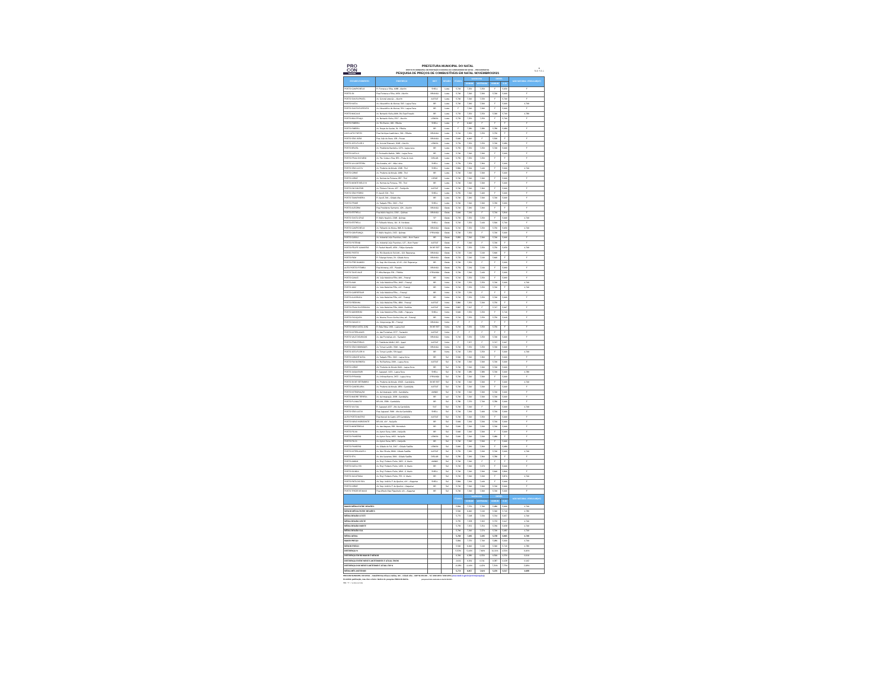PRO
CON
Natal/RN
PREFEITURA MUNICIPAL DO NATAL
INSTITUTO MUNICIPAL DE PROTEÇÃO E DEFESA DO CONSUMIDOR DE NATAL – PROCON/NATAL
PESQUISA DE PREÇOS DE COMBUSTÍVEIS EM NATAL NOVEMBRO/2021
▲
NATAL
| ESTABELECIMENTO | ENDEREÇO | DIST | REGIÃO | ETANOL | GASOLINA | | DIESEL | | GÁS NATURAL VEICULAR(m³) |
| --- | --- | --- | --- | --- | --- | --- | --- | --- | --- |
| | | | | | COMUM | ADITIVADA | COMUM | S-10 | |
| POSTO CAMPO BELO | R. Fonseca e Silva, 1088 - Alecrim | SHELL | Leste | 5,740 | 7,250 | 7,250 | F | 5,950 | F |
| POSTO JN | Rua Fonseca e Silva, 1059 - Alecrim | BRANCA | Leste | 5,790 | 7,290 | 7,300 | 5,790 | 5,990 | F |
| POSTO SAN RAPHAEL | Av. Coronel estevão – Alecrim | ALESAT | Leste | 5,790 | 7,290 | 7,330 | F | 5,790 | F |
| POSTO NATAL | Av. Alexandrino de Alencar, 593 - Lagoa Seca | BR | Leste | 5,790 | 7,260 | 7,390 | F | 5,990 | 4,790 |
| POSTO SANTO EXPEDITO | Av. Alexandrino de Alencar, S/N - Lagoa Seca | BR | Leste | F | 7,290 | 7,390 | F | 5,990 | F |
| POSTO MACALO | Av. Bernardo Vieira,1906- Dix-Sept Rosado | BR | Leste | 5,730 | 7,250 | 7,250 | 5,390 | 5,790 | 4,780 |
| POSTO BOA PRAÇA | Av. Bernardo Vieira, 2517 - Alecrim | LEMON | Leste | 5,730 | 7,250 | 7,250 | F | 5,790 | F |
| POSTO RIBEIRA | Av. Rio Branco, 180 - Ribeira | SHELL | Leste | F | 6,990 | F | F | F | F |
| POSTO RIBEIRA | Av. Duque de Caxias, 39 - Ribeira | BR | Leste | F | 7,280 | 7,280 | 5,780 | 5,980 | F |
| CAIS AUTO POSTO | Rua Henrique Castriciano, 300 – Ribeira | BRANCA | Leste | 5,740 | 7,250 | 7,250 | 5,750 | F | F |
| POSTO SÃO JOÃO | Rua João de Deus, 128 – Rocas | BRANCA | Leste | 5,690 | 6,990 | F | 5,500 | F | F |
| POSTO JOTA FLOR II | Av. Coronel Estevam, 2048 – Alecrim | LEMON | Leste | 5,739 | 7,250 | 7,250 | 5,790 | 5,989 | F |
| POSTO BRASIL | Av. Presidente Bandeira, 1270 – lagoa seca | BR | Leste | 5,750 | 7,250 | 7,250 | 5,790 | 5,990 | F |
| POSTO NATAL II | R. Romualdo Galvão, 3484 - Lagoa Seca | BR | Leste | 5,790 | 7,290 | 7,390 | F | 5,990 | F |
| POSTO PRAIA DO MEIO | Av. Pte. Costa e Siva, 870 – Praia do meio | DISLUB | Leste | 5,750 | 7,250 | 7,250 | F | F | F |
| POSTO VIA COSTEIRA | Via Costeira, s/nº - Mãe Luiza | SHELL | Leste | 5,759 | 7,259 | 7,369 | F | 5,999 | F |
| POSTO SÃO LUIZ IV | Av. Prudente de Morais, 1308 - Tirol | SHELL | Leste | 5,899 | 7,299 | 7,449 | F | 5,999 | 4,799 |
| POSTO CIRNE | Av. Prudente de Morais, 1089 - Tirol | BR | Leste | 5,790 | 7,290 | 7,390 | F | 5,990 | F |
| POSTO CIRNE | Av. Hermes da Fonseca, 857 - Tirol | CIRNE | Leste | 5,790 | 7,290 | 7,390 | F | 5,990 | F |
| POSTO MONTE BELO VI | Av. Hermes da Fonseca, 755 - Tirol | BR | Leste | 5,790 | 7,290 | 7,390 | F | 5,990 | F |
| POSTO DO DOUTOR | Av. Floriano Peixoto, 457 - Petrópolis | ALESAT | Leste | 5,790 | 7,290 | 7,360 | F | 5,990 | F |
| POSTO SÃO PEDRO | R. Apodi, 520 - Tirol | SHELL | Leste | 5,750 | 7,290 | 7,490 | F | 5,990 | F |
| POSTO TAMARINEIRA | R. Apodi, 349 – Cidade Alta | BR | Leste | 5,790 | 7,260 | 7,390 | 5,790 | 5,990 | F |
| POSTO PRIME | Av. Salgado Filho, 2102 – Tirol | SHELL | Leste | 5,790 | 7,290 | 7,390 | 5,760 | 5,960 | F |
| POSTO ALECRIM | Rua Presidente Sarmento, 426 – Alecrim | BRANCA | Oeste | 5,740 | 7,260 | 7,260 | F | F | F |
| POSTO ESTRELA | Rua Mário Negócio, 2202 – Quintas | BRANCA | Oeste | 5,699 | 7,249 | F | 5,749 | 5,849 | F |
| POSTO SANTA CRUZ | R. Mário Negócio, 2298 - Quintas | SP | Oeste | 5,730 | 7,250 | 7,250 | F | 5,990 | 4,790 |
| POSTO ESTRELA | R. Felizardo Moura, 114 - B. Nordeste | SHELL | Oeste | 5,740 | 7,250 | 7,449 | 5,599 | 5,799 | F |
| POSTO CAMPO BELO | Av. Felizardo de Moura, 848- B. Nordeste | BRANCA | Oeste | 5,740 | 7,250 | 7,250 | 5,750 | 5,950 | 4,790 |
| POSTO CONFIANÇA | R. Mário Negócio, 2152 - Quintas | IPIRANGA | Oeste | 5,790 | 7,250 | F | 5,790 | 5,990 | F |
| POSTO CARAU | Av. Industrial João Francisco, 1610 – Bom Pastor | BR | Oeste | 5,850 | 7,290 | 7,390 | 5,790 | 5,990 | F |
| POSTO POTENGI | Av. Industrial João Francisco, 127 – Bom Pastor | ALESAT | Oeste | F | 7,290 | F | 5,790 | F | F |
| POSTO FELIPE CAMARÃO | R. Ranieri Mazzili, 4350 – Felipe Camarão | 30 DE SET | Oeste | 5,740 | 7,250 | 7,250 | 5,750 | 5,950 | 4,790 |
| NOSSO POSTO | Av. Rio Grande do Sul,149 – Cid. Esperança | BRANCA | Oeste | 5,720 | 7,240 | 7,240 | 5,690 | F | F |
| POSTO RCM | R. Solange Nunes, 20 - Cidade Nova | BRANCA | Oeste | 5,720 | 7,240 | 7,240 | 5,690 | F | F |
| POSTO FREI DAMIÃO | Av. Cap. Mor Gouveia, 12 45 – Cid. Esperança | BR | Oeste | 5,790 | 7,250 | F | F | 5,990 | F |
| AUTO POSTO PITIMBU | Rua Monterey, 425 - Planalto | BRANCA | Oeste | 5,759 | 7,249 | 7,249 | F | 5,969 | F |
| POSTO TANS VALE | R. Mira Mangue S/N – Pitimbu | IPIRANGA | Oeste | 5,799 | 7,290 | 7,449 | F | 5,990 | F |
| POSTO CANAÃ | AV. João Medeiros Filho, 900 – Potengi | BR | Norte | 5,740 | 7,250 | 7,250 | F | 5,960 | F |
| POSTO AVM | AV. João Medeiros Filho, 1602 – Potengi | BR | Norte | 5,740 | 7,250 | 7,250 | 5,790 | 5,990 | 4,790 |
| POSTO 1002 | Av. João Medeiros Filho, s/nº - Potengi | BR | Norte | 5,740 | 7,250 | 7,250 | 5,790 | F | 4,790 |
| POSTO CARREFOUR | AV. João Medeiros Filho, – Potengi | BR | Norte | 5,720 | 7,230 | F | F | F | F |
| POSTO ALVORADA | Av. João Medeiros Filho, s/nº - Potengi | BR | Norte | 5,740 | 7,250 | 7,250 | 5,790 | 5,990 | F |
| POSTO REDINHA | Av. João Medeiros Filho, 4801 - Potengi | ALESAT | Norte | 5,860 | 7,250 | 7,290 | 5,750 | F | F |
| POSTO PRAIA DA REDINHA | Av. João Medeiros Filho, 6000 - Redinha | ALESAT | Norte | 5,897 | 7,297 | F | 5,747 | 5,997 | F |
| POSTO GODEIRÃO | AV. João Medeiros Filho, 6181 – Pajuçara | SHELL | Norte | 5,690 | 7,250 | 7,250 | F | 5,740 | F |
| POSTO PAJUÇARA | Av. Moema Tinoco Cunha Lima, s/n - Potengi | BR | Norte | 5,740 | 7,250 | 7,250 | 5,750 | 5,940 | F |
| POSTO DUNAS II | Av. Votuporanga, 80 – Potengi | BRANCA | Norte | F | F | F | F | F | F |
| POSTO NOVA NATAL (NN) | R. Bela Vista, 1001 - Lagoa Azul | 30 DE SET | Norte | 5,740 | 7,250 | 7,250 | 5,750 | F | F |
| POSTO INTERLAGOS | Av. das Fronteiras, 2577 - Santarém | ALESAT | Norte | F | F | F | F | F | F |
| POSTO VALE DOURADO | Av. das Fronteiras, s/n - Santarém | BRANCA | Norte | 5,740 | 7,250 | 7,250 | 5,790 | 5,990 | F |
| POSTO FRONTEIRAS | R. Presidente Médici, 205 – Igapó | ALESAT | Norte | F | 7,257 | F | 5,747 | 5,997 | F |
| POSTO SÃO DOMINGOS | Av. Tomaz Landim, 3540 - Igapó | BRANCA | Norte | 5,740 | 7,250 | 7,250 | 5,790 | 5,990 | F |
| POSTO JOTA FLÔR IV | Av. Tomaz Landim, S/N Igapó | BR | Norte | 5,740 | 7,250 | 7,250 | F | 5,990 | 4,790 |
| POSTO CIDADE NATAL | Av. Salgado Filho, 2102 - Lagoa Nova | BR | Sul | 5,590 | 7,290 | 7,360 | F | 5,990 | F |
| POSTO RUI BARBOSA | Av. Rui Barbosa, 2000 – Lagoa Nova | ALESAT | Sul | 5,790 | 7,290 | 7,390 | 5,790 | 5,990 | F |
| POSTO CIRNE | AV. Prudente de Morais,3949 – Lagoa Nova | BR | Sul | 5,790 | 7,290 | 7,390 | 5,790 | 5,990 | F |
| POSTO JAGUARARI | R. Jaguarari, 1974 - Lagoa Seca | SHELL | Sul | 5,790 | 7,280 | 7,380 | 5,790 | 5,990 | 4,780 |
| POSTO IPIRANGA | Av. Amintas Barros, 2672 - Lagoa Nova | IPIRANGA | Sul | 5,790 | 7,290 | 7,390 | F | 5,990 | F |
| POSTO 30 DE SETEMBRO | Av. Prudente de Morais, 15022 - Candelária | 30 DE SET | Sul | 5,790 | 7,290 | 7,390 | F | 5,990 | 4,790 |
| POSTO CANDELÁRIA | Av. Prudente de Morais, 1854 - Candelária | ALESAT | Sul | 5,790 | 7,290 | 7,290 | F | 5,990 | F |
| POSTO INTEGRAÇÃO | Av. da Integração, 1450 - Candelária | AMIGO | Sul | 5,790 | 7,290 | 7,390 | 5,790 | 5,990 | F |
| POSTO MADRE TERESA | Av. da Integração, 2038 - Candelária | BR | sul | 5,790 | 7,290 | 7,390 | 5,790 | 5,990 | F |
| POSTO PLANALTO | BR-101, 2580 - Candelária | BR | Sul | 5,780 | 7,370 | 7,790 | 5,780 | 5,990 | F |
| POSTO VIA SUL | R. Jaguarari,4227 - Alto da Candelária | SAT | Sul | 5,790 | 7,290 | F | F | 5,990 | 4,790 |
| POSTO SÃO LUIZ III | Rua Jaguarari, 5000 - Alto da Candelária | SHELL | Sul | 5,799 | 7,299 | 7,499 | 5,799 | 5,999 | F |
| AUTO POSTO MATRIZ | Rua Manoel de Castro,125 Candelária | ALESAT | Sul | 5,790 | 7,290 | 7,350 | F | 5,990 | F |
| POSTO NOVO HORIZONTE | BR-101, s/nº - Neópolis | BR | Sul | 5,699 | 7,299 | 7,299 | 5,799 | 5,999 | F |
| POSTO MONTEBELO | Av. das Alagoas, 358 - Montebelo | BR | Sul | 5,690 | 7,290 | 7,290 | 5,790 | 5,990 | F |
| POSTO PG 09 | Av. Ayrton Sena, 1400 – Neópolis | BR | Sul | 5,690 | 7,290 | 7,390 | F | 5,990 | F |
| POSTO PINHEIRO | Av. Ayrton Sena, 1652 - Neópolis | LEMON | Sul | 5,690 | 7,290 | 7,290 | 5,989 | F | F |
| POSTO PG 21 | Av. Ayrton Sena, 3871 – Neópolis | BR | Sul | 5,790 | 7,290 | 7,390 | F | 5,990 | F |
| POSTO PINHEIRO | Av. Cidade do Sol, 2167 – Cidade Satélite | LEMON | Sul | 5,660 | 7,260 | 7,260 | F | 5,980 | F |
| POSTO INTERLAGOS II | Av. Dão Silveira, 8000 - Cidade Satélite | ALESAT | Sul | 5,750 | 7,260 | 7,290 | 5,790 | 5,990 | 4,790 |
| POSTO SPX | Av. dos Xavantes, 2001 - Cidade Satélite | DISLUB | Sul | 5,780 | 7,260 | 7,360 | 5,780 | F | F |
| POSTO AMIGO | Av. Eng.º Roberto Freire, 2952 - C. Macio | AMIGO | Sul | 5,790 | 7,290 | F | F | F | F |
| POSTO NATAL HSI | Av. Eng.º Roberto Freire, 1456 - C. Macio | BR | Sul | 5,790 | 7,290 | 7,370 | F | 5,990 | F |
| POSTO OLINDA | Av. Eng.º Roberto Freire, 1810 - C. Macio | SHELL | Sul | 5,790 | 7,290 | 7,390 | 5,690 | 5,890 | F |
| POSTO JACUTINGA | Av. Eng.º Roberto Freire, 753 - C. Macio | BR | Sul | 5,790 | 7,290 | 7,290 | F | 5,879 | 4,799 |
| POSTO ROTA DO SOL | AV. Dep. Antônio F. de Queiroz, s/nº – Alagamar | SHELL | Sul | 5,899 | 7,299 | 7,449 | F | 5,999 | F |
| POSTO CIRNE | AV. Dep. Antônio F. de Queiroz – Alagamar | BR | Sul | 5,790 | 7,290 | 7,390 | 5,790 | 5,990 | F |
| POSTO TREZE DE MAIO | Rua Alfredo Dias Figueiredo, s/n – Alagamar | BR | Sul | 5,790 | 7,290 | 7,390 | 5,790 | 5,990 | F |
| | | | | ETANOL | GASOLINA | | DIESEL | | GÁS NATURAL VEICULAR(m³) |
| | | | | | COMUM | ADITIVADA | COMUM | S-10 | |
| MAIOR MÉDIA ENTRE REGIÕES | | | | 5,899 | 7,370 | 7,790 | 5,989 | 5,999 | 4,799 |
| MENOR MÉDIA ENTRE REGIÕES | | | | 5,590 | 6,990 | 7,240 | 5,390 | 5,740 | 4,780 |
| MÉDIA REGIÃO LESTE | | | | 5,770 | 7,248 | 7,339 | 5,704 | 5,957 | 4,790 |
| MÉDIA REGIÃO OESTE | | | | 5,755 | 7,258 | 7,303 | 5,733 | 5,947 | 4,790 |
| MÉDIA REGIÃO NORTE | | | | 5,756 | 7,252 | 7,254 | 5,769 | 5,958 | 4,790 |
| MÉDIA REGIÃO SUL | | | | 5,766 | 7,290 | 7,379 | 5,796 | 5,982 | 4,790 |
| MÉDIA GERAL | | | | 5,764 | 7,265 | 7,335 | 5,758 | 5,965 | 4,790 |
| MAIOR PREÇO | | | | 5,899 | 7,370 | 7,790 | 5,989 | 5,999 | 4,799 |
| MENOR PREÇO | | | | 5,590 | 6,990 | 7,240 | 5,390 | 5,740 | 4,780 |
| DIFERENÇA % | | | | 5,53% | 5,44% | 7,60% | 11,11% | 4,51% | 0,40% |
| DIFERENÇA EM R$ MAIOR E MENOR | | | | 0,309 | 0,380 | 0,550 | 0,599 | 0,259 | 0,019 |
| DIFERENÇA ENTRE MESES ANTERIORES E ATUAL EM R$ | | | | -0,011 | 0,309 | 0,311 | 0,387 | 0,428 | 0,102 |
| DIFERENÇA DOS MESES ANTERIOR E ATUAL EM % | | | | -0,18% | 4,44% | 4,42% | 7,21% | 7,73% | 2,18% |
| MÉDIA MÊS ANTERIOR | | | | 5,774 | 6,957 | 7,024 | 5,370 | 5,537 | 4,688 |
PROCON MUNICIPAL DE NATAL – Natal/RN Rua Ulisses Caldas, 181 – Cidade Alta – CEP 59.025-090 – Tel. 3232-9050 / 3232-9051 (www.natal.rn.gov.br/procon/pesquisa)
Permitido publicação, mas citar a fonte: Núcleo de pesquisa PROCON NATAL. pesquisa direta realizada no dia 08 /11/2021.
OBS.: "F" --> produto em falta